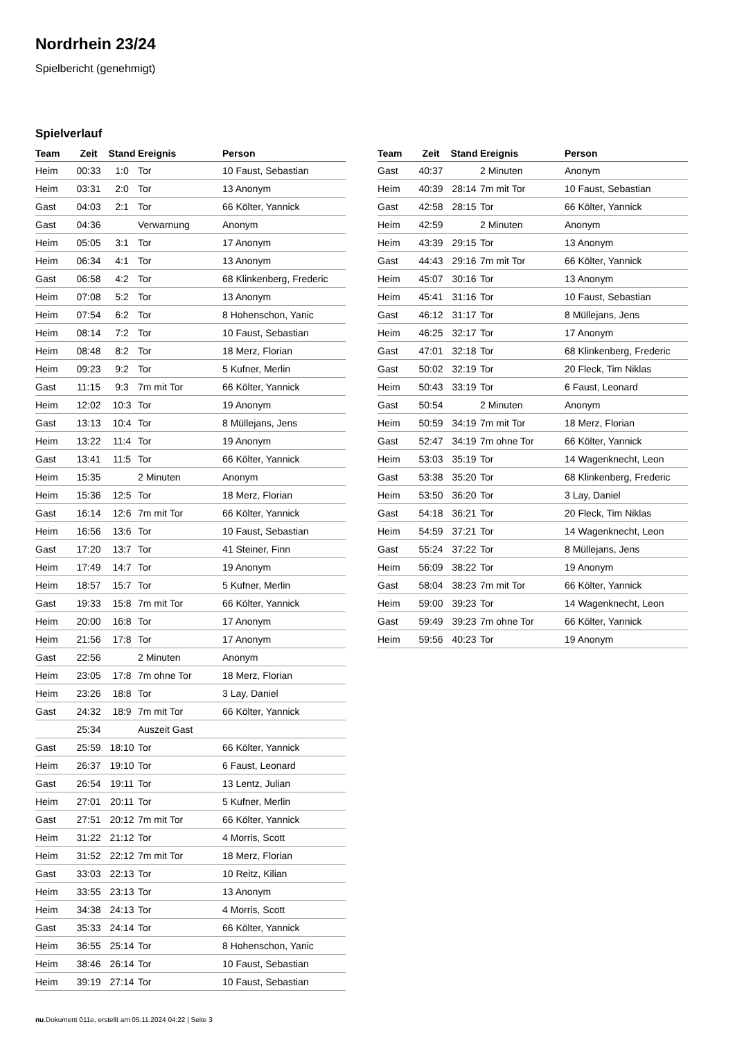Nordrhein 23/24
Spielbericht (genehmigt)
Spielverlauf
| Team | Zeit | Stand | Ereignis | Person |
| --- | --- | --- | --- | --- |
| Heim | 00:33 | 1:0 | Tor | 10 Faust, Sebastian |
| Heim | 03:31 | 2:0 | Tor | 13 Anonym |
| Gast | 04:03 | 2:1 | Tor | 66 Költer, Yannick |
| Gast | 04:36 | | Verwarnung | Anonym |
| Heim | 05:05 | 3:1 | Tor | 17 Anonym |
| Heim | 06:34 | 4:1 | Tor | 13 Anonym |
| Gast | 06:58 | 4:2 | Tor | 68 Klinkenberg, Frederic |
| Heim | 07:08 | 5:2 | Tor | 13 Anonym |
| Heim | 07:54 | 6:2 | Tor | 8 Hohenschon, Yanic |
| Heim | 08:14 | 7:2 | Tor | 10 Faust, Sebastian |
| Heim | 08:48 | 8:2 | Tor | 18 Merz, Florian |
| Heim | 09:23 | 9:2 | Tor | 5 Kufner, Merlin |
| Gast | 11:15 | 9:3 | 7m mit Tor | 66 Költer, Yannick |
| Heim | 12:02 | 10:3 | Tor | 19 Anonym |
| Gast | 13:13 | 10:4 | Tor | 8 Müllejans, Jens |
| Heim | 13:22 | 11:4 | Tor | 19 Anonym |
| Gast | 13:41 | 11:5 | Tor | 66 Költer, Yannick |
| Heim | 15:35 | | 2 Minuten | Anonym |
| Heim | 15:36 | 12:5 | Tor | 18 Merz, Florian |
| Gast | 16:14 | 12:6 | 7m mit Tor | 66 Költer, Yannick |
| Heim | 16:56 | 13:6 | Tor | 10 Faust, Sebastian |
| Gast | 17:20 | 13:7 | Tor | 41 Steiner, Finn |
| Heim | 17:49 | 14:7 | Tor | 19 Anonym |
| Heim | 18:57 | 15:7 | Tor | 5 Kufner, Merlin |
| Gast | 19:33 | 15:8 | 7m mit Tor | 66 Költer, Yannick |
| Heim | 20:00 | 16:8 | Tor | 17 Anonym |
| Heim | 21:56 | 17:8 | Tor | 17 Anonym |
| Gast | 22:56 | | 2 Minuten | Anonym |
| Heim | 23:05 | 17:8 | 7m ohne Tor | 18 Merz, Florian |
| Heim | 23:26 | 18:8 | Tor | 3 Lay, Daniel |
| Gast | 24:32 | 18:9 | 7m mit Tor | 66 Költer, Yannick |
| | 25:34 | | Auszeit Gast | |
| Gast | 25:59 | 18:10 | Tor | 66 Költer, Yannick |
| Heim | 26:37 | 19:10 | Tor | 6 Faust, Leonard |
| Gast | 26:54 | 19:11 | Tor | 13 Lentz, Julian |
| Heim | 27:01 | 20:11 | Tor | 5 Kufner, Merlin |
| Gast | 27:51 | 20:12 | 7m mit Tor | 66 Költer, Yannick |
| Heim | 31:22 | 21:12 | Tor | 4 Morris, Scott |
| Heim | 31:52 | 22:12 | 7m mit Tor | 18 Merz, Florian |
| Gast | 33:03 | 22:13 | Tor | 10 Reitz, Kilian |
| Heim | 33:55 | 23:13 | Tor | 13 Anonym |
| Heim | 34:38 | 24:13 | Tor | 4 Morris, Scott |
| Gast | 35:33 | 24:14 | Tor | 66 Költer, Yannick |
| Heim | 36:55 | 25:14 | Tor | 8 Hohenschon, Yanic |
| Heim | 38:46 | 26:14 | Tor | 10 Faust, Sebastian |
| Heim | 39:19 | 27:14 | Tor | 10 Faust, Sebastian |
| Team | Zeit | Stand | Ereignis | Person |
| --- | --- | --- | --- | --- |
| Gast | 40:37 | | 2 Minuten | Anonym |
| Heim | 40:39 | 28:14 | 7m mit Tor | 10 Faust, Sebastian |
| Gast | 42:58 | 28:15 | Tor | 66 Költer, Yannick |
| Heim | 42:59 | | 2 Minuten | Anonym |
| Heim | 43:39 | 29:15 | Tor | 13 Anonym |
| Gast | 44:43 | 29:16 | 7m mit Tor | 66 Költer, Yannick |
| Heim | 45:07 | 30:16 | Tor | 13 Anonym |
| Heim | 45:41 | 31:16 | Tor | 10 Faust, Sebastian |
| Gast | 46:12 | 31:17 | Tor | 8 Müllejans, Jens |
| Heim | 46:25 | 32:17 | Tor | 17 Anonym |
| Gast | 47:01 | 32:18 | Tor | 68 Klinkenberg, Frederic |
| Gast | 50:02 | 32:19 | Tor | 20 Fleck, Tim Niklas |
| Heim | 50:43 | 33:19 | Tor | 6 Faust, Leonard |
| Gast | 50:54 | | 2 Minuten | Anonym |
| Heim | 50:59 | 34:19 | 7m mit Tor | 18 Merz, Florian |
| Gast | 52:47 | 34:19 | 7m ohne Tor | 66 Költer, Yannick |
| Heim | 53:03 | 35:19 | Tor | 14 Wagenknecht, Leon |
| Gast | 53:38 | 35:20 | Tor | 68 Klinkenberg, Frederic |
| Heim | 53:50 | 36:20 | Tor | 3 Lay, Daniel |
| Gast | 54:18 | 36:21 | Tor | 20 Fleck, Tim Niklas |
| Heim | 54:59 | 37:21 | Tor | 14 Wagenknecht, Leon |
| Gast | 55:24 | 37:22 | Tor | 8 Müllejans, Jens |
| Heim | 56:09 | 38:22 | Tor | 19 Anonym |
| Gast | 58:04 | 38:23 | 7m mit Tor | 66 Költer, Yannick |
| Heim | 59:00 | 39:23 | Tor | 14 Wagenknecht, Leon |
| Gast | 59:49 | 39:23 | 7m ohne Tor | 66 Költer, Yannick |
| Heim | 59:56 | 40:23 | Tor | 19 Anonym |
nu.Dokument 011e, erstellt am 05.11.2024 04:22 | Seite 3